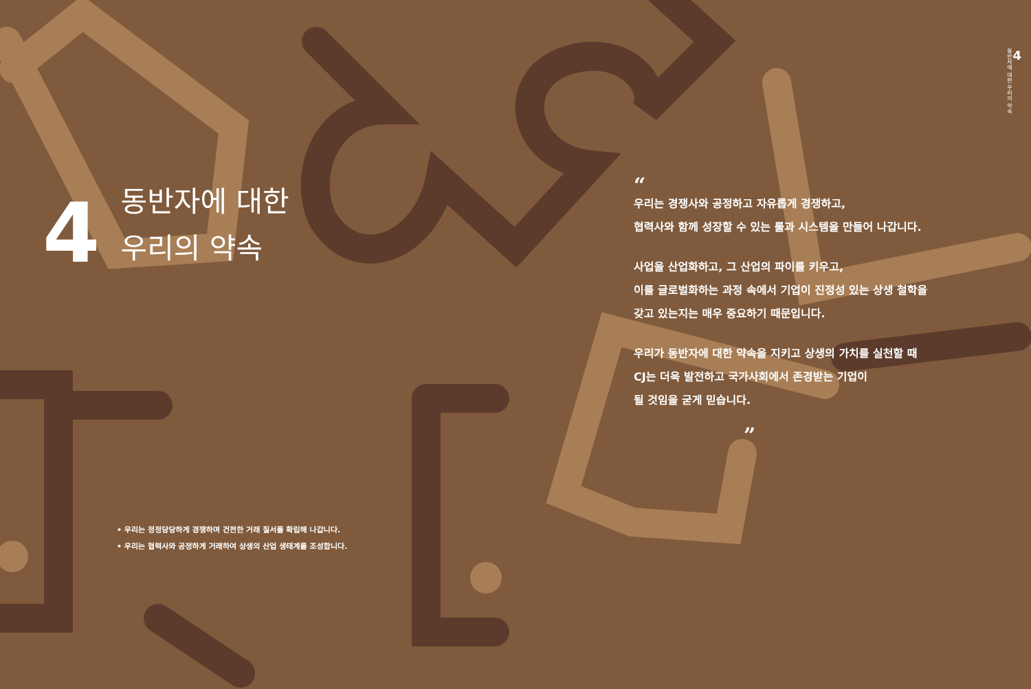4
동반자에 대한 우리의 약속
4
동반자에 대한
우리의 약속
• 우리는 정정당당하게 경쟁하며 건전한 거래 질서를 확립해 나갑니다.
• 우리는 협력사와 공정하게 거래하여 상생의 산업 생태계를 조성합니다.
“
우리는 경쟁사와 공정하고 자유롭게 경쟁하고,
협력사와 함께 성장할 수 있는 룰과 시스템을 만들어 나갑니다.
사업을 산업화하고, 그 산업의 파이를 키우고,
이를 글로벌화하는 과정 속에서 기업이 진정성 있는 상생 철학을
갖고 있는지는 매우 중요하기 때문입니다.
우리가 동반자에 대한 약속을 지키고 상생의 가치를 실천할 때
CJ는 더욱 발전하고 국가사회에서 존경받는 기업이
될 것임을 굳게 믿습니다.
”